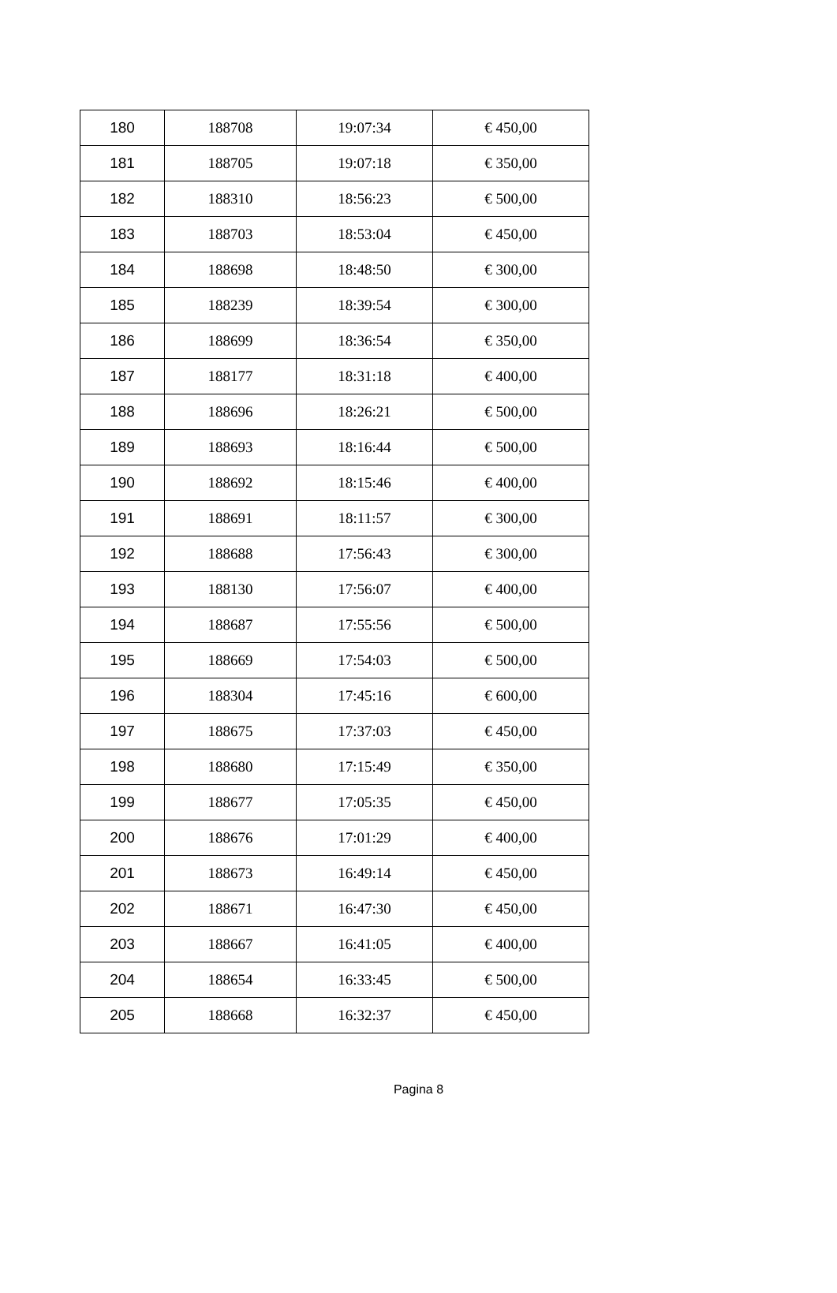| 180 | 188708 | 19:07:34 | € 450,00 |
| 181 | 188705 | 19:07:18 | € 350,00 |
| 182 | 188310 | 18:56:23 | € 500,00 |
| 183 | 188703 | 18:53:04 | € 450,00 |
| 184 | 188698 | 18:48:50 | € 300,00 |
| 185 | 188239 | 18:39:54 | € 300,00 |
| 186 | 188699 | 18:36:54 | € 350,00 |
| 187 | 188177 | 18:31:18 | € 400,00 |
| 188 | 188696 | 18:26:21 | € 500,00 |
| 189 | 188693 | 18:16:44 | € 500,00 |
| 190 | 188692 | 18:15:46 | € 400,00 |
| 191 | 188691 | 18:11:57 | € 300,00 |
| 192 | 188688 | 17:56:43 | € 300,00 |
| 193 | 188130 | 17:56:07 | € 400,00 |
| 194 | 188687 | 17:55:56 | € 500,00 |
| 195 | 188669 | 17:54:03 | € 500,00 |
| 196 | 188304 | 17:45:16 | € 600,00 |
| 197 | 188675 | 17:37:03 | € 450,00 |
| 198 | 188680 | 17:15:49 | € 350,00 |
| 199 | 188677 | 17:05:35 | € 450,00 |
| 200 | 188676 | 17:01:29 | € 400,00 |
| 201 | 188673 | 16:49:14 | € 450,00 |
| 202 | 188671 | 16:47:30 | € 450,00 |
| 203 | 188667 | 16:41:05 | € 400,00 |
| 204 | 188654 | 16:33:45 | € 500,00 |
| 205 | 188668 | 16:32:37 | € 450,00 |
Pagina 8